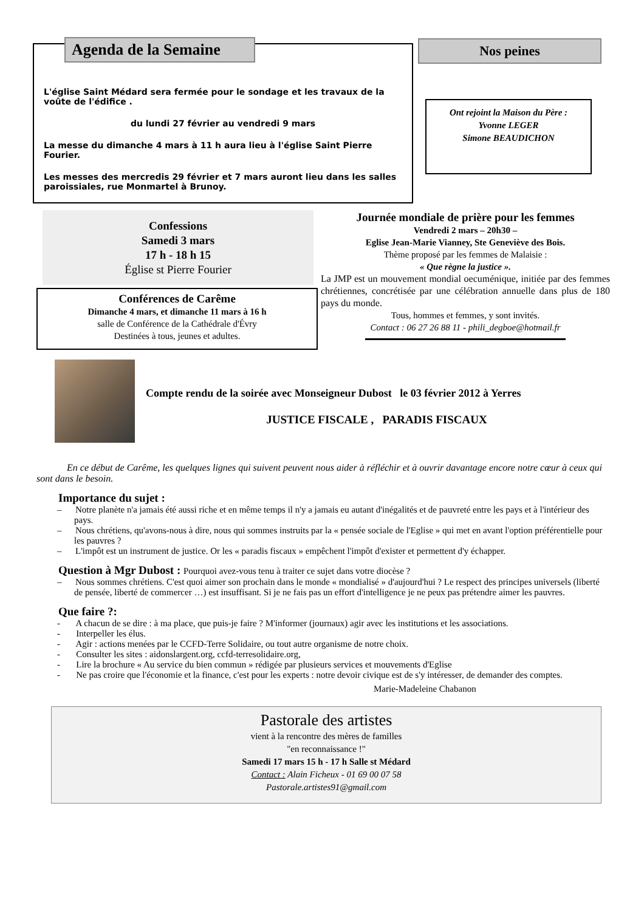Agenda de la Semaine
L'église Saint Médard sera fermée pour le sondage et les travaux de la voûte de l'édifice .
du lundi 27 février au vendredi 9 mars
La messe du dimanche 4 mars à 11 h aura lieu à l'église Saint Pierre Fourier.
Les messes des mercredis 29 février et 7 mars auront lieu dans les salles paroissiales, rue Monmartel à Brunoy.
Nos peines
Ont rejoint la Maison du Père :
Yvonne LEGER
Simone BEAUDICHON
Confessions
Samedi 3 mars
17 h - 18 h 15
Église st Pierre Fourier
Conférences de Carême
Dimanche 4 mars, et dimanche 11 mars à 16 h
salle de Conférence de la Cathédrale d'Évry
Destinées à tous, jeunes et adultes.
Journée mondiale de prière pour les femmes
Vendredi 2 mars – 20h30 –
Eglise Jean-Marie Vianney, Ste Geneviève des Bois.
Thème proposé par les femmes de Malaisie :
« Que règne la justice ».
La JMP est un mouvement mondial oecuménique, initiée par des femmes chrétiennes, concrétisée par une célébration annuelle dans plus de 180 pays du monde.
Tous, hommes et femmes, y sont invités.
Contact : 06 27 26 88 11 - phili_degboe@hotmail.fr
Compte rendu de la soirée avec Monseigneur Dubost le 03 février 2012 à Yerres
JUSTICE FISCALE , PARADIS FISCAUX
En ce début de Carême, les quelques lignes qui suivent peuvent nous aider à réfléchir et à ouvrir davantage encore notre cœur à ceux qui sont dans le besoin.
Importance du sujet :
– Notre planète n'a jamais été aussi riche et en même temps il n'y a jamais eu autant d'inégalités et de pauvreté entre les pays et à l'intérieur des pays.
– Nous chrétiens, qu'avons-nous à dire, nous qui sommes instruits par la « pensée sociale de l'Eglise » qui met en avant l'option préférentielle pour les pauvres ?
– L'impôt est un instrument de justice. Or les « paradis fiscaux » empêchent l'impôt d'exister et permettent d'y échapper.
Question à Mgr Dubost : Pourquoi avez-vous tenu à traiter ce sujet dans votre diocèse ?
– Nous sommes chrétiens. C'est quoi aimer son prochain dans le monde « mondialisé » d'aujourd'hui ? Le respect des principes universels (liberté de pensée, liberté de commercer …) est insuffisant. Si je ne fais pas un effort d'intelligence je ne peux pas prétendre aimer les pauvres.
Que faire ?:
- A chacun de se dire : à ma place, que puis-je faire ? M'informer (journaux) agir avec les institutions et les associations.
- Interpeller les élus.
- Agir : actions menées par le CCFD-Terre Solidaire, ou tout autre organisme de notre choix.
- Consulter les sites : aidonslargent.org, ccfd-terresolidaire.org,
- Lire la brochure « Au service du bien commun » rédigée par plusieurs services et mouvements d'Eglise
- Ne pas croire que l'économie et la finance, c'est pour les experts : notre devoir civique est de s'y intéresser, de demander des comptes.
Marie-Madeleine Chabanon
Pastorale des artistes
vient à la rencontre des mères de familles
"en reconnaissance !"
Samedi 17 mars 15 h - 17 h Salle st Médard
Contact : Alain Ficheux - 01 69 00 07 58
Pastorale.artistes91@gmail.com